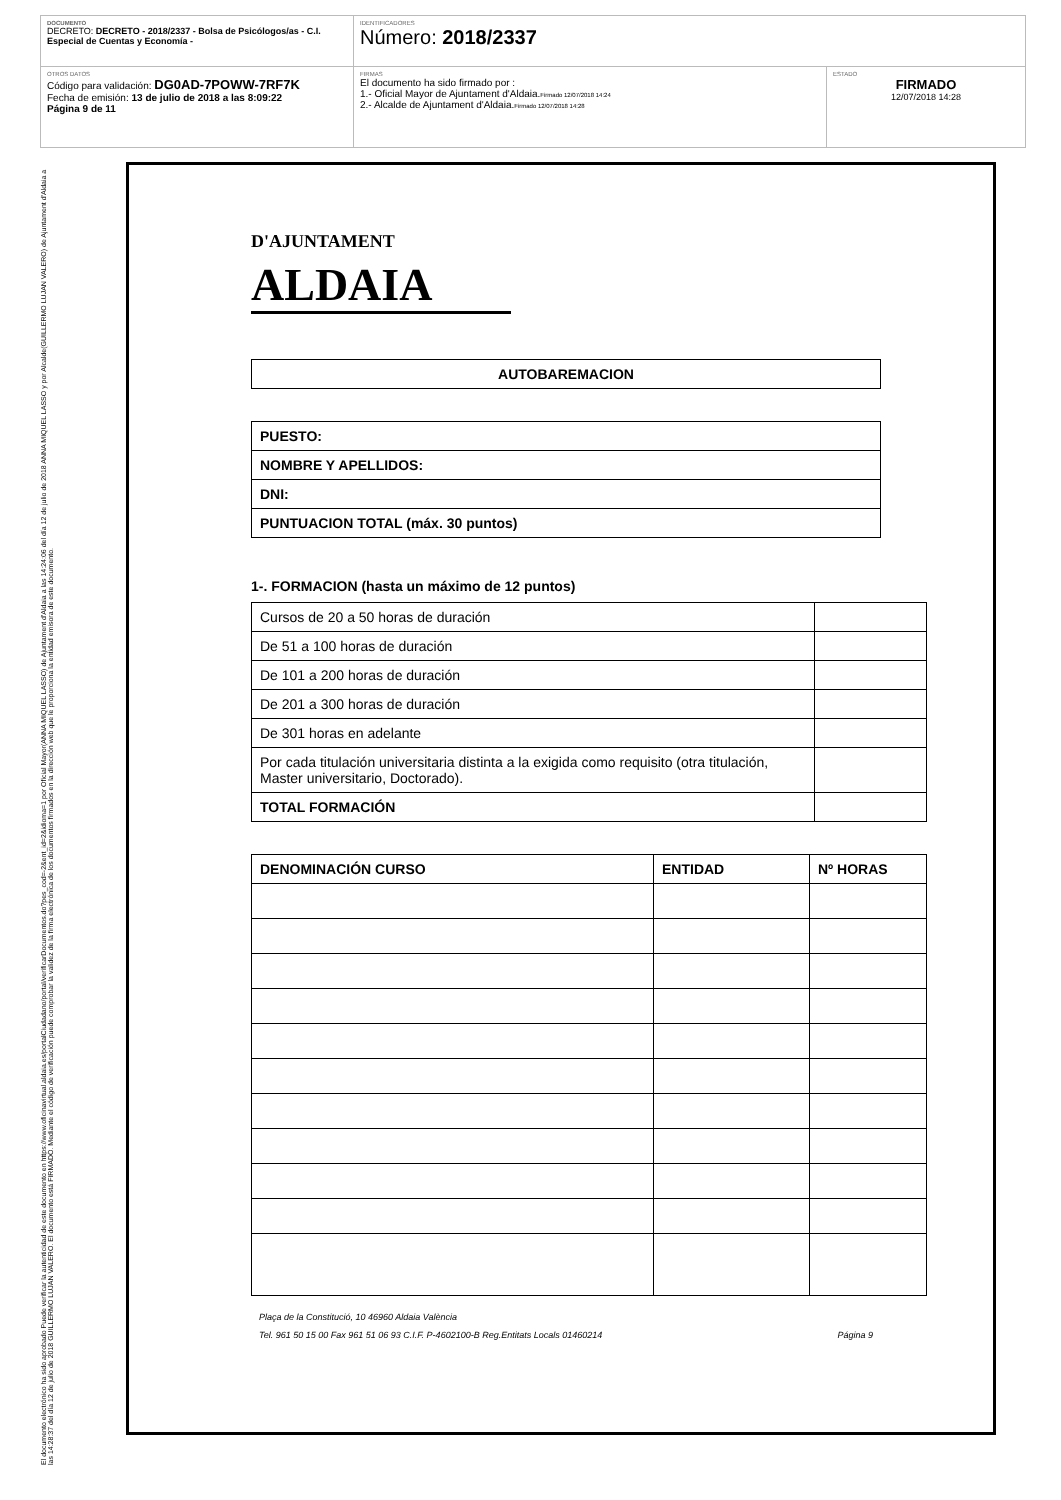DOCUMENTO
DECRETO: DECRETO - 2018/2337 - Bolsa de Psicólogos/as - C.I. Especial de Cuentas y Economía -
IDENTIFICADORES
Número: 2018/2337
OTROS DATOS
Código para validación: DG0AD-7POWW-7RF7K
Fecha de emisión: 13 de julio de 2018 a las 8:09:22
Página 9 de 11
FIRMAS
El documento ha sido firmado por :
1.- Oficial Mayor de Ajuntament d'Aldaia.Firmado 12/07/2018 14:24
2.- Alcalde de Ajuntament d'Aldaia.Firmado 12/07/2018 14:28
ESTADO
FIRMADO
12/07/2018 14:28
El documento electrónico ha sido aprobado Puede verificar la autenticidad de este documento en https://www.oficinavirtual.aldaia.es/portalCiudadano/portal/verificarDocumentos.do?pes_cod=-2&ent_id=2&idioma=1 por Oficial Mayor(ANNA MIQUEL LASSO) de Ajuntament d'Aldaia a las 14:24:06 del día 12 de julio de 2018 ANNA MIQUEL LASSO y por Alcalde(GUILLERMO LUJAN VALERO) de Ajuntament d'Aldaia a las 14:28:37 del día 12 de julio de 2018 GUILLERMO LUJAN VALERO. El documento está FIRMADO. Mediante el código de verificación puede comprobar la validez de la firma electrónica de los documentos firmados en la dirección web que le proporciona la entidad emisora de este documento.
D'AJUNTAMENT
ALDAIA
| AUTOBAREMACION |
| --- |
| PUESTO: |
| --- |
| NOMBRE Y APELLIDOS: |
| DNI: |
| PUNTUACION TOTAL (máx. 30 puntos) |
1-. FORMACION (hasta un máximo de 12 puntos)
| Cursos de 20 a 50 horas de duración | |
| De 51 a 100 horas de duración | |
| De 101 a 200 horas de duración | |
| De 201 a 300 horas de duración | |
| De 301 horas en adelante | |
| Por cada titulación universitaria distinta a la exigida como requisito (otra titulación, Master universitario, Doctorado). | |
| TOTAL FORMACIÓN | |
| DENOMINACIÓN CURSO | ENTIDAD | Nº HORAS |
| --- | --- | --- |
Plaça de la Constitució, 10 46960 Aldaia València
Tel. 961 50 15 00 Fax 961 51 06 93 C.I.F. P-4602100-B Reg.Entitats Locals 01460214 Página 9